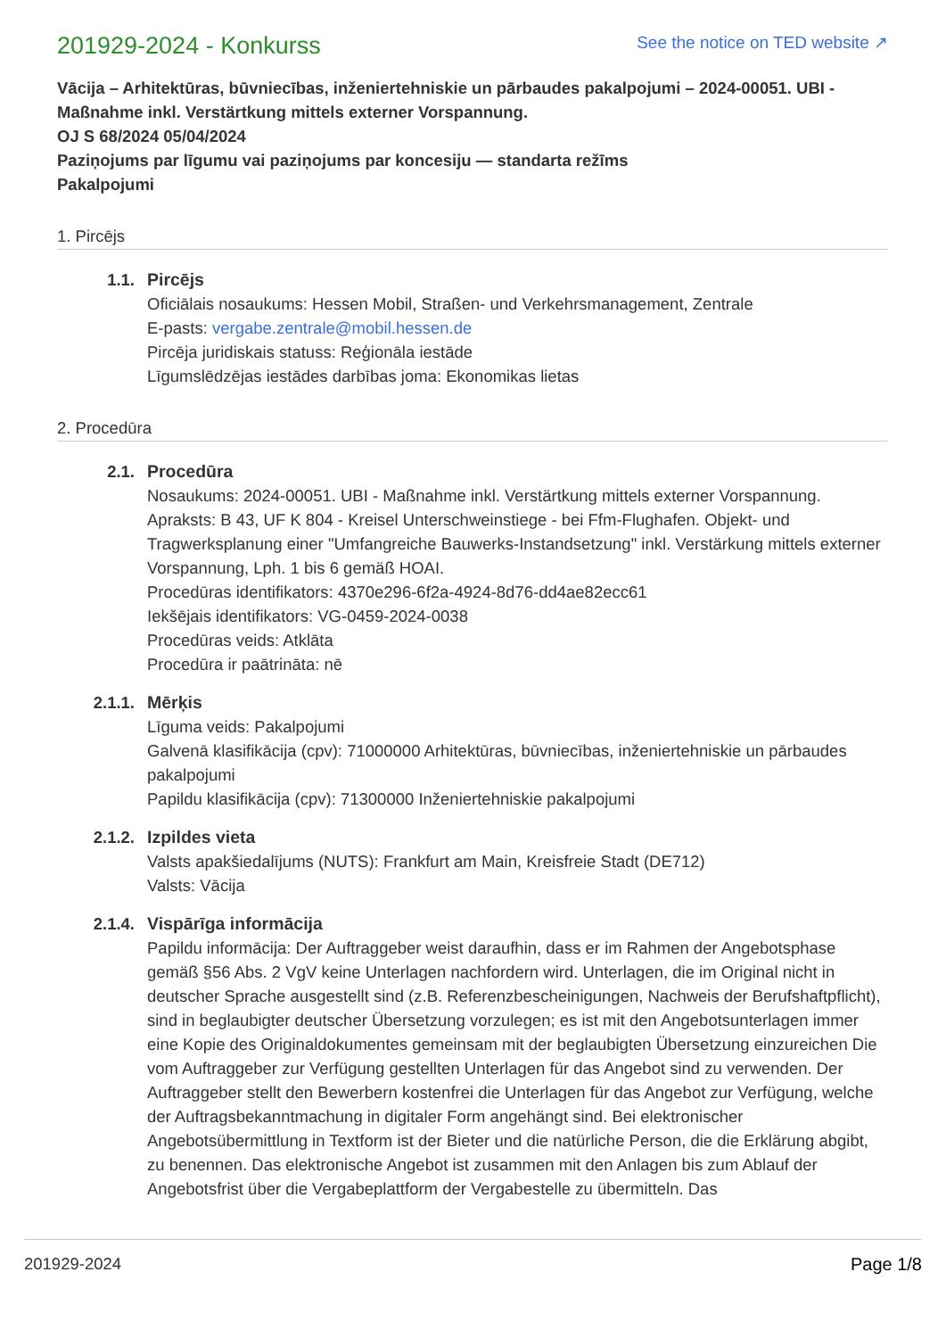201929-2024 - Konkurss
See the notice on TED website ↗
Vācija – Arhitektūras, būvniecības, inženiertehniskie un pārbaudes pakalpojumi – 2024-00051. UBI - Maßnahme inkl. Verstärtkung mittels externer Vorspannung.
OJ S 68/2024 05/04/2024
Paziņojums par līgumu vai paziņojums par koncesiju — standarta režīms
Pakalpojumi
1. Pircējs
1.1. Pircējs
Oficiālais nosaukums: Hessen Mobil, Straßen- und Verkehrsmanagement, Zentrale
E-pasts: vergabe.zentrale@mobil.hessen.de
Pircēja juridiskais statuss: Reģionāla iestāde
Līgumslēdzējas iestādes darbības joma: Ekonomikas lietas
2. Procedūra
2.1. Procedūra
Nosaukums: 2024-00051. UBI - Maßnahme inkl. Verstärtkung mittels externer Vorspannung.
Apraksts: B 43, UF K 804 - Kreisel Unterschweinstiege - bei Ffm-Flughafen. Objekt- und Tragwerksplanung einer "Umfangreiche Bauwerks-Instandsetzung" inkl. Verstärkung mittels externer Vorspannung, Lph. 1 bis 6 gemäß HOAI.
Procedūras identifikators: 4370e296-6f2a-4924-8d76-dd4ae82ecc61
Iekšējais identifikators: VG-0459-2024-0038
Procedūras veids: Atklāta
Procedūra ir paātrināta: nē
2.1.1. Mērķis
Līguma veids: Pakalpojumi
Galvenā klasifikācija (cpv): 71000000 Arhitektūras, būvniecības, inženiertehniskie un pārbaudes pakalpojumi
Papildu klasifikācija (cpv): 71300000 Inženiertehniskie pakalpojumi
2.1.2. Izpildes vieta
Valsts apakšiedalījums (NUTS): Frankfurt am Main, Kreisfreie Stadt (DE712)
Valsts: Vācija
2.1.4. Vispārīga informācija
Papildu informācija: Der Auftraggeber weist daraufhin, dass er im Rahmen der Angebotsphase gemäß §56 Abs. 2 VgV keine Unterlagen nachfordern wird. Unterlagen, die im Original nicht in deutscher Sprache ausgestellt sind (z.B. Referenzbescheinigungen, Nachweis der Berufshaftpflicht), sind in beglaubigter deutscher Übersetzung vorzulegen; es ist mit den Angebotsunterlagen immer eine Kopie des Originaldokumentes gemeinsam mit der beglaubigten Übersetzung einzureichen Die vom Auftraggeber zur Verfügung gestellten Unterlagen für das Angebot sind zu verwenden. Der Auftraggeber stellt den Bewerbern kostenfrei die Unterlagen für das Angebot zur Verfügung, welche der Auftragsbekanntmachung in digitaler Form angehängt sind. Bei elektronischer Angebotsübermittlung in Textform ist der Bieter und die natürliche Person, die die Erklärung abgibt, zu benennen. Das elektronische Angebot ist zusammen mit den Anlagen bis zum Ablauf der Angebotsfrist über die Vergabeplattform der Vergabestelle zu übermitteln. Das
201929-2024 Page 1/8